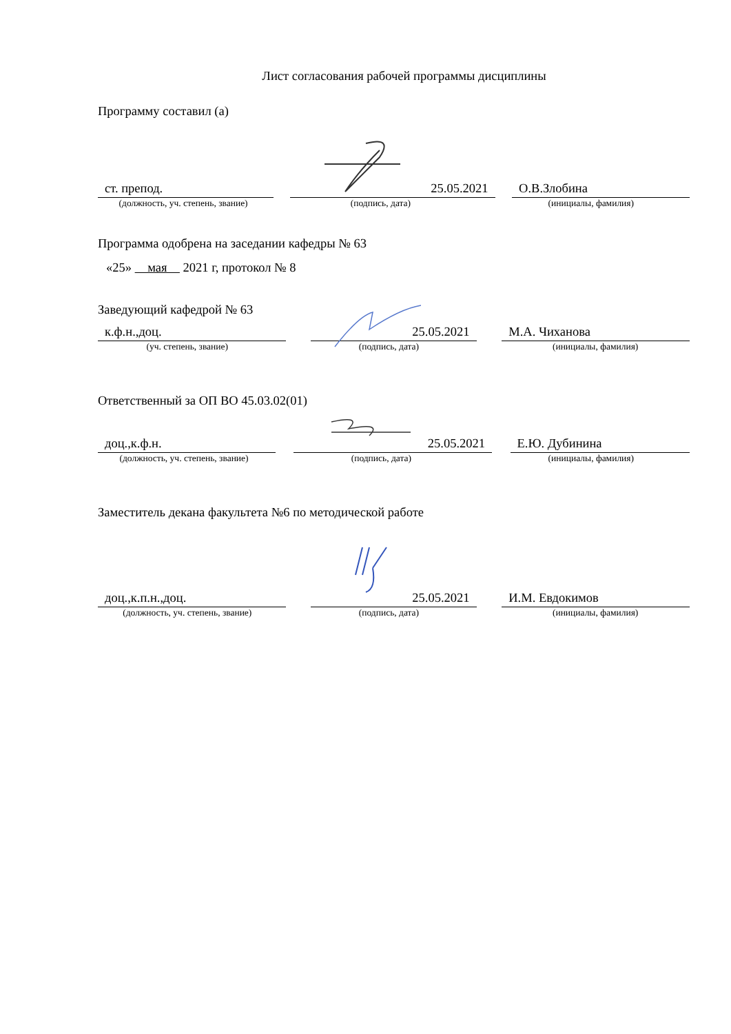Лист согласования рабочей программы дисциплины
Программу составил (а)
ст. препод. 25.05.2021 О.В.Злобина
(должность, уч. степень, звание) (подпись, дата) (инициалы, фамилия)
Программа одобрена на заседании кафедры № 63
«25» мая 2021 г, протокол № 8
Заведующий кафедрой № 63
к.ф.н.,доц. 25.05.2021 М.А. Чиханова
(уч. степень, звание) (подпись, дата) (инициалы, фамилия)
Ответственный за ОП ВО 45.03.02(01)
доц.,к.ф.н. 25.05.2021 Е.Ю. Дубинина
(должность, уч. степень, звание) (подпись, дата) (инициалы, фамилия)
Заместитель декана факультета №6 по методической работе
доц.,к.п.н.,доц. 25.05.2021 И.М. Евдокимов
(должность, уч. степень, звание) (подпись, дата) (инициалы, фамилия)